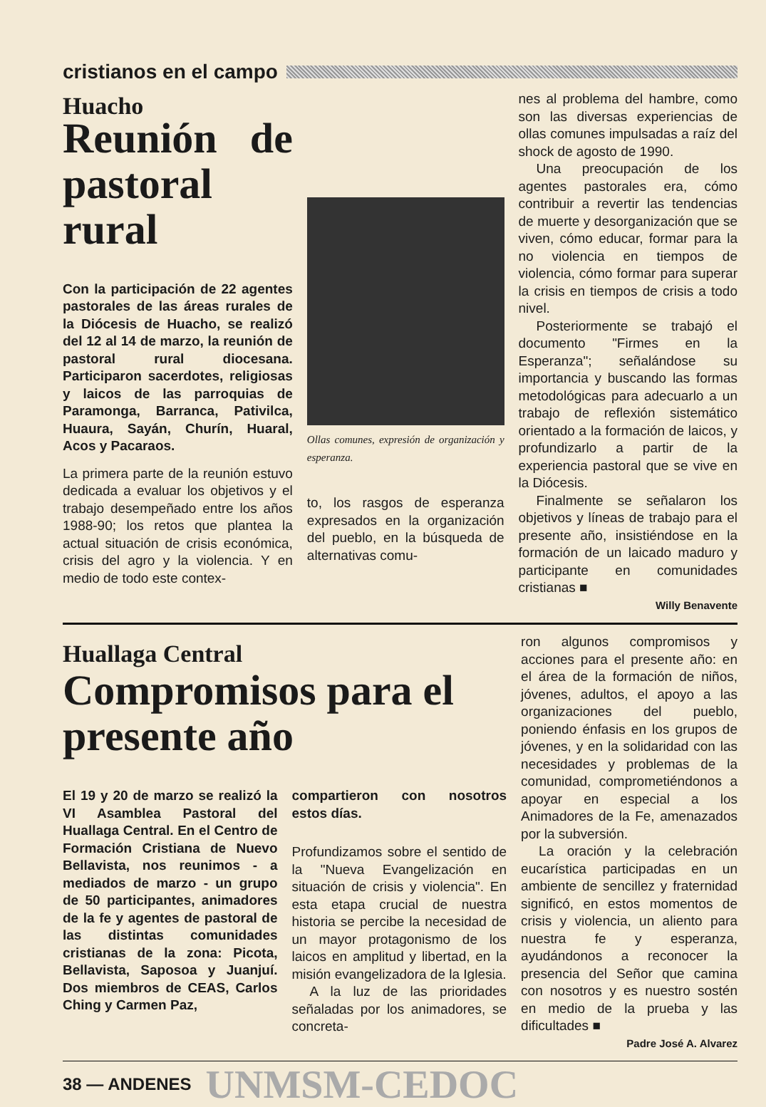cristianos en el campo
Huacho
Reunión de pastoral rural
Con la participación de 22 agentes pastorales de las áreas rurales de la Diócesis de Huacho, se realizó del 12 al 14 de marzo, la reunión de pastoral rural diocesana. Participaron sacerdotes, religiosas y laicos de las parroquias de Paramonga, Barranca, Pativilca, Huaura, Sayán, Churín, Huaral, Acos y Pacaraos.
La primera parte de la reunión estuvo dedicada a evaluar los objetivos y el trabajo desempeñado entre los años 1988-90; los retos que plantea la actual situación de crisis económica, crisis del agro y la violencia. Y en medio de todo este contex-
Ollas comunes, expresión de organización y esperanza.
to, los rasgos de esperanza expresados en la organización del pueblo, en la búsqueda de alternativas comu-
nes al problema del hambre, como son las diversas experiencias de ollas comunes impulsadas a raíz del shock de agosto de 1990.
Una preocupación de los agentes pastorales era, cómo contribuir a revertir las tendencias de muerte y desorganización que se viven, cómo educar, formar para la no violencia en tiempos de violencia, cómo formar para superar la crisis en tiempos de crisis a todo nivel.
Posteriormente se trabajó el documento "Firmes en la Esperanza"; señalándose su importancia y buscando las formas metodológicas para adecuarlo a un trabajo de reflexión sistemático orientado a la formación de laicos, y profundizarlo a partir de la experiencia pastoral que se vive en la Diócesis.
Finalmente se señalaron los objetivos y líneas de trabajo para el presente año, insistiéndose en la formación de un laicado maduro y participante en comunidades cristianas ■
Willy Benavente
Huallaga Central
Compromisos para el presente año
El 19 y 20 de marzo se realizó la VI Asamblea Pastoral del Huallaga Central. En el Centro de Formación Cristiana de Nuevo Bellavista, nos reunimos - a mediados de marzo - un grupo de 50 participantes, animadores de la fe y agentes de pastoral de las distintas comunidades cristianas de la zona: Picota, Bellavista, Saposoa y Juanjuí. Dos miembros de CEAS, Carlos Ching y Carmen Paz,
compartieron con nosotros estos días.
Profundizamos sobre el sentido de la "Nueva Evangelización en situación de crisis y violencia". En esta etapa crucial de nuestra historia se percibe la necesidad de un mayor protagonismo de los laicos en amplitud y libertad, en la misión evangelizadora de la Iglesia.
A la luz de las prioridades señaladas por los animadores, se concreta-
ron algunos compromisos y acciones para el presente año: en el área de la formación de niños, jóvenes, adultos, el apoyo a las organizaciones del pueblo, poniendo énfasis en los grupos de jóvenes, y en la solidaridad con las necesidades y problemas de la comunidad, comprometiéndonos a apoyar en especial a los Animadores de la Fe, amenazados por la subversión.
La oración y la celebración eucarística participadas en un ambiente de sencillez y fraternidad significó, en estos momentos de crisis y violencia, un aliento para nuestra fe y esperanza, ayudándonos a reconocer la presencia del Señor que camina con nosotros y es nuestro sostén en medio de la prueba y las dificultades ■
Padre José A. Alvarez
38 — ANDENES UNMSM-CEDOC